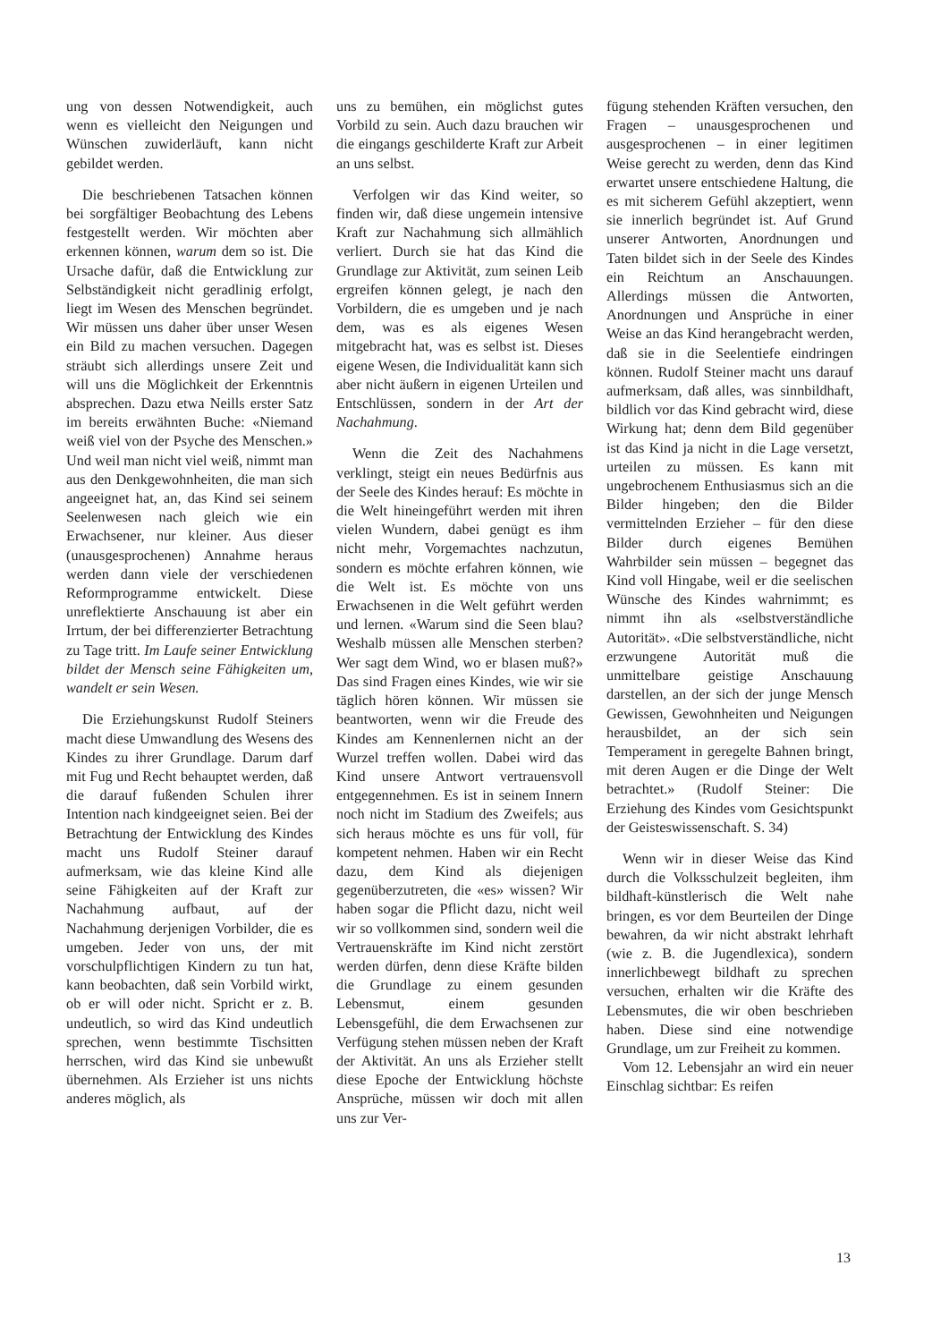ung von dessen Notwendigkeit, auch wenn es vielleicht den Neigungen und Wünschen zuwiderläuft, kann nicht gebildet werden.
Die beschriebenen Tatsachen können bei sorgfältiger Beobachtung des Lebens festgestellt werden. Wir möchten aber erkennen können, warum dem so ist. Die Ursache dafür, daß die Entwicklung zur Selbständigkeit nicht geradlinig erfolgt, liegt im Wesen des Menschen begründet. Wir müssen uns daher über unser Wesen ein Bild zu machen versuchen. Dagegen sträubt sich allerdings unsere Zeit und will uns die Möglichkeit der Erkenntnis absprechen. Dazu etwa Neills erster Satz im bereits erwähnten Buche: «Niemand weiß viel von der Psyche des Menschen.» Und weil man nicht viel weiß, nimmt man aus den Denkgewohnheiten, die man sich angeeignet hat, an, das Kind sei seinem Seelenwesen nach gleich wie ein Erwachsener, nur kleiner. Aus dieser (unausgesprochenen) Annahme heraus werden dann viele der verschiedenen Reformprogramme entwickelt. Diese unreflektierte Anschauung ist aber ein Irrtum, der bei differenzierter Betrachtung zu Tage tritt. Im Laufe seiner Entwicklung bildet der Mensch seine Fähigkeiten um, wandelt er sein Wesen.
Die Erziehungskunst Rudolf Steiners macht diese Umwandlung des Wesens des Kindes zu ihrer Grundlage. Darum darf mit Fug und Recht behauptet werden, daß die darauf fußenden Schulen ihrer Intention nach kindgeeignet seien. Bei der Betrachtung der Entwicklung des Kindes macht uns Rudolf Steiner darauf aufmerksam, wie das kleine Kind alle seine Fähigkeiten auf der Kraft zur Nachahmung aufbaut, auf der Nachahmung derjenigen Vorbilder, die es umgeben. Jeder von uns, der mit vorschulpflichtigen Kindern zu tun hat, kann beobachten, daß sein Vorbild wirkt, ob er will oder nicht. Spricht er z. B. undeutlich, so wird das Kind undeutlich sprechen, wenn bestimmte Tischsitten herrschen, wird das Kind sie unbewußt übernehmen. Als Erzieher ist uns nichts anderes möglich, als
uns zu bemühen, ein möglichst gutes Vorbild zu sein. Auch dazu brauchen wir die eingangs geschilderte Kraft zur Arbeit an uns selbst.
Verfolgen wir das Kind weiter, so finden wir, daß diese ungemein intensive Kraft zur Nachahmung sich allmählich verliert. Durch sie hat das Kind die Grundlage zur Aktivität, zum seinen Leib ergreifen können gelegt, je nach den Vorbildern, die es umgeben und je nach dem, was es als eigenes Wesen mitgebracht hat, was es selbst ist. Dieses eigene Wesen, die Individualität kann sich aber nicht äußern in eigenen Urteilen und Entschlüssen, sondern in der Art der Nachahmung.
Wenn die Zeit des Nachahmens verklingt, steigt ein neues Bedürfnis aus der Seele des Kindes herauf: Es möchte in die Welt hineingeführt werden mit ihren vielen Wundern, dabei genügt es ihm nicht mehr, Vorgemachtes nachzutun, sondern es möchte erfahren können, wie die Welt ist. Es möchte von uns Erwachsenen in die Welt geführt werden und lernen. «Warum sind die Seen blau? Weshalb müssen alle Menschen sterben? Wer sagt dem Wind, wo er blasen muß?» Das sind Fragen eines Kindes, wie wir sie täglich hören können. Wir müssen sie beantworten, wenn wir die Freude des Kindes am Kennenlernen nicht an der Wurzel treffen wollen. Dabei wird das Kind unsere Antwort vertrauensvoll entgegennehmen. Es ist in seinem Innern noch nicht im Stadium des Zweifels; aus sich heraus möchte es uns für voll, für kompetent nehmen. Haben wir ein Recht dazu, dem Kind als diejenigen gegenüberzutreten, die «es» wissen? Wir haben sogar die Pflicht dazu, nicht weil wir so vollkommen sind, sondern weil die Vertrauenskräfte im Kind nicht zerstört werden dürfen, denn diese Kräfte bilden die Grundlage zu einem gesunden Lebensmut, einem gesunden Lebensgefühl, die dem Erwachsenen zur Verfügung stehen müssen neben der Kraft der Aktivität. An uns als Erzieher stellt diese Epoche der Entwicklung höchste Ansprüche, müssen wir doch mit allen uns zur Ver-
fügung stehenden Kräften versuchen, den Fragen – unausgesprochenen und ausgesprochenen – in einer legitimen Weise gerecht zu werden, denn das Kind erwartet unsere entschiedene Haltung, die es mit sicherem Gefühl akzeptiert, wenn sie innerlich begründet ist. Auf Grund unserer Antworten, Anordnungen und Taten bildet sich in der Seele des Kindes ein Reichtum an Anschauungen. Allerdings müssen die Antworten, Anordnungen und Ansprüche in einer Weise an das Kind herangebracht werden, daß sie in die Seelentiefe eindringen können. Rudolf Steiner macht uns darauf aufmerksam, daß alles, was sinnbildhaft, bildlich vor das Kind gebracht wird, diese Wirkung hat; denn dem Bild gegenüber ist das Kind ja nicht in die Lage versetzt, urteilen zu müssen. Es kann mit ungebrochenem Enthusiasmus sich an die Bilder hingeben; den die Bilder vermittelnden Erzieher – für den diese Bilder durch eigenes Bemühen Wahrbilder sein müssen – begegnet das Kind voll Hingabe, weil er die seelischen Wünsche des Kindes wahrnimmt; es nimmt ihn als «selbstverständliche Autorität». «Die selbstverständliche, nicht erzwungene Autorität muß die unmittelbare geistige Anschauung darstellen, an der sich der junge Mensch Gewissen, Gewohnheiten und Neigungen herausbildet, an der sich sein Temperament in geregelte Bahnen bringt, mit deren Augen er die Dinge der Welt betrachtet.» (Rudolf Steiner: Die Erziehung des Kindes vom Gesichtspunkt der Geisteswissenschaft. S. 34)
Wenn wir in dieser Weise das Kind durch die Volksschulzeit begleiten, ihm bildhaft-künstlerisch die Welt nahe bringen, es vor dem Beurteilen der Dinge bewahren, da wir nicht abstrakt lehrhaft (wie z. B. die Jugendlexica), sondern innerlichbewegt bildhaft zu sprechen versuchen, erhalten wir die Kräfte des Lebensmutes, die wir oben beschrieben haben. Diese sind eine notwendige Grundlage, um zur Freiheit zu kommen.
Vom 12. Lebensjahr an wird ein neuer Einschlag sichtbar: Es reifen
13